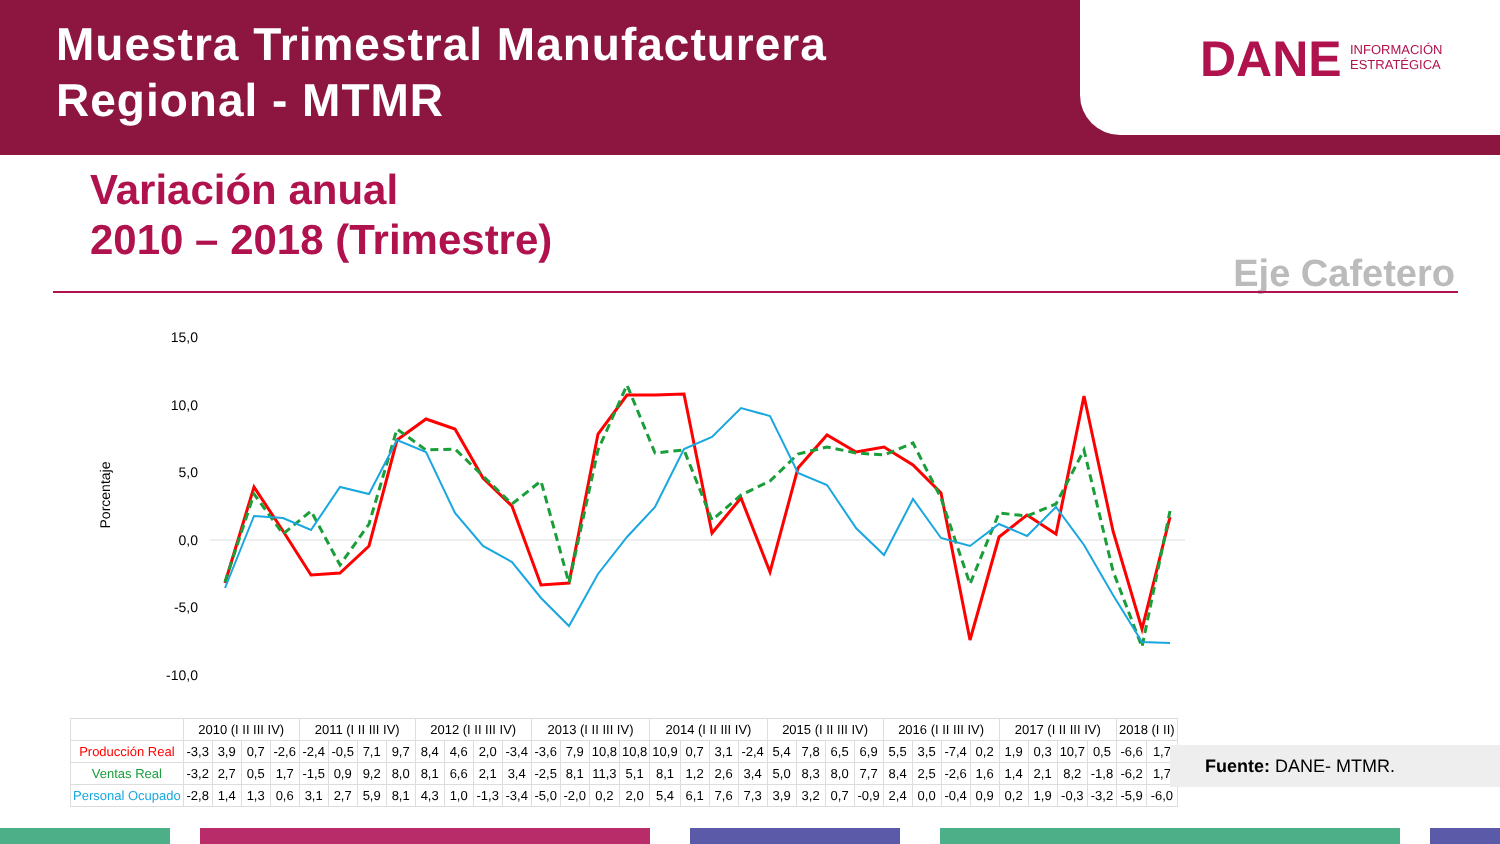Muestra Trimestral Manufacturera
Regional - MTMR
DANE INFORMACIÓN
ESTRATÉGICA
Variación anual
2010 – 2018 (Trimestre)
Eje Cafetero
Porcentaje
15,0
10,0
5,0
0,0
-5,0
-10,0
| | 2010 (I II III IV) | | | | 2011 (I II III IV) | | | | 2012 (I II III IV) | | | | 2013 (I II III IV) | | | | 2014 (I II III IV) | | | | 2015 (I II III IV) | | | | 2016 (I II III IV) | | | | 2017 (I II III IV) | | | | 2018 (I II) | |
| --- | --- | --- | --- | --- | --- | --- | --- | --- | --- | --- | --- | --- | --- | --- | --- | --- | --- | --- | --- | --- | --- | --- | --- | --- | --- | --- | --- | --- | --- | --- | --- | --- | --- | --- |
| Producción Real | -3,3 | 3,9 | 0,7 | -2,6 | -2,4 | -0,5 | 7,1 | 9,7 | 8,4 | 4,6 | 2,0 | -3,4 | -3,6 | 7,9 | 10,8 | 10,8 | 10,9 | 0,7 | 3,1 | -2,4 | 5,4 | 7,8 | 6,5 | 6,9 | 5,5 | 3,5 | -7,4 | 0,2 | 1,9 | 0,3 | 10,7 | 0,5 | -6,6 | 1,7 |
| Ventas Real | -3,2 | 2,7 | 0,5 | 1,7 | -1,5 | 0,9 | 9,2 | 8,0 | 8,1 | 6,6 | 2,1 | 3,4 | -2,5 | 8,1 | 11,3 | 5,1 | 8,1 | 1,2 | 2,6 | 3,4 | 5,0 | 8,3 | 8,0 | 7,7 | 8,4 | 2,5 | -2,6 | 1,6 | 1,4 | 2,1 | 8,2 | -1,8 | -6,2 | 1,7 |
| Personal Ocupado | -2,8 | 1,4 | 1,3 | 0,6 | 3,1 | 2,7 | 5,9 | 8,1 | 4,3 | 1,0 | -1,3 | -3,4 | -5,0 | -2,0 | 0,2 | 2,0 | 5,4 | 6,1 | 7,6 | 7,3 | 3,9 | 3,2 | 0,7 | -0,9 | 2,4 | 0,0 | -0,4 | 0,9 | 0,2 | 1,9 | -0,3 | -3,2 | -5,9 | -6,0 |
Fuente: DANE- MTMR.